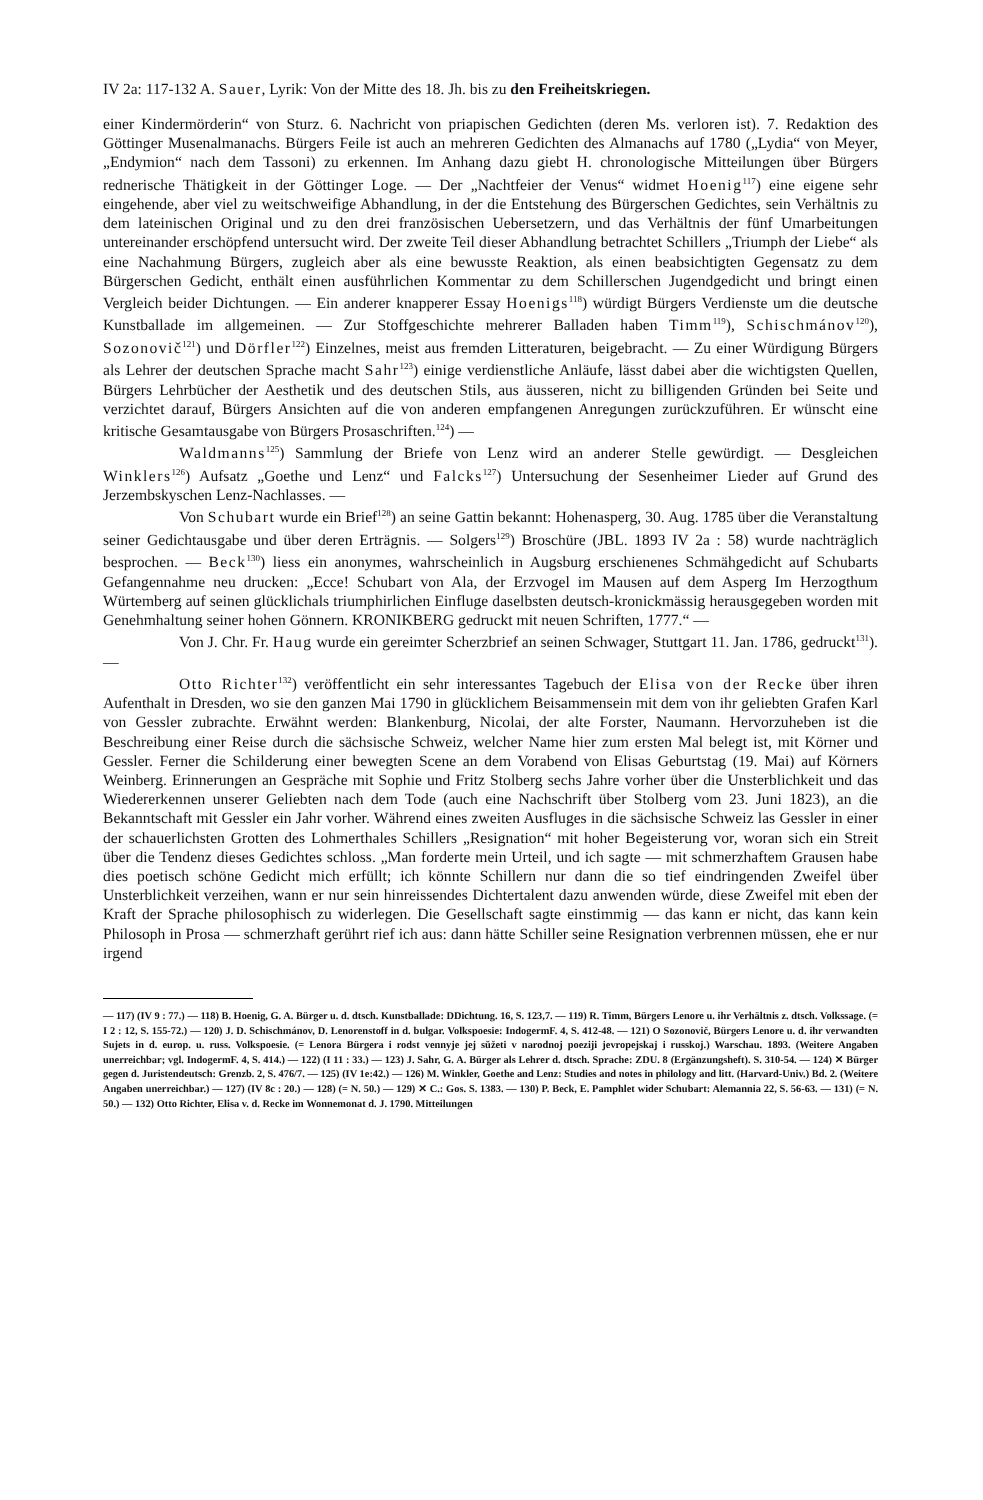IV 2a: 117-132 A. Sauer, Lyrik: Von der Mitte des 18. Jh. bis zu den Freiheitskriegen.
einer Kindermörderin“ von Sturz. 6. Nachricht von priapischen Gedichten (deren Ms. verloren ist). 7. Redaktion des Göttinger Musenalmanachs. Bürgers Feile ist auch an mehreren Gedichten des Almanachs auf 1780 („Lydia“ von Meyer, „Endymion“ nach dem Tassoni) zu erkennen. Im Anhang dazu giebt H. chronologische Mitteilungen über Bürgers rednerische Thätigkeit in der Göttinger Loge. — Der „Nachtfeier der Venus“ widmet Hoenig<sup>117</sup>) eine eigene sehr eingehende, aber viel zu weitschweifige Abhandlung, in der die Entstehung des Bürgerschen Gedichtes, sein Verhältnis zu dem lateinischen Original und zu den drei französischen Uebersetzern, und das Verhältnis der fünf Umarbeitungen untereinander erschöpfend untersucht wird. Der zweite Teil dieser Abhandlung betrachtet Schillers „Triumph der Liebe“ als eine Nachahmung Bürgers, zugleich aber als eine bewusste Reaktion, als einen beabsichtigten Gegensatz zu dem Bürgerschen Gedicht, enthält einen ausführlichen Kommentar zu dem Schillerschen Jugendgedicht und bringt einen Vergleich beider Dichtungen. — Ein anderer knapperer Essay Hoenigs<sup>118</sup>) würdigt Bürgers Verdienste um die deutsche Kunstballade im allgemeinen. — Zur Stoffgeschichte mehrerer Balladen haben Timm<sup>119</sup>), Schischmánov<sup>120</sup>), Sozonovič<sup>121</sup>) und Dörfler<sup>122</sup>) Einzelnes, meist aus fremden Litteraturen, beigebracht. — Zu einer Würdigung Bürgers als Lehrer der deutschen Sprache macht Sahr<sup>123</sup>) einige verdienstliche Anläufe, lässt dabei aber die wichtigsten Quellen, Bürgers Lehrbücher der Aesthetik und des deutschen Stils, aus äusseren, nicht zu billigenden Gründen bei Seite und verzichtet darauf, Bürgers Ansichten auf die von anderen empfangenen Anregungen zurückzuführen. Er wünscht eine kritische Gesamtausgabe von Bürgers Prosaschriften.<sup>124</sup>) —
Waldmanns<sup>125</sup>) Sammlung der Briefe von Lenz wird an anderer Stelle gewürdigt. — Desgleichen Winklers<sup>126</sup>) Aufsatz „Goethe und Lenz“ und Falcks<sup>127</sup>) Untersuchung der Sesenheimer Lieder auf Grund des Jerzembskyschen Lenz-Nachlasses. —
Von Schubart wurde ein Brief<sup>128</sup>) an seine Gattin bekannt: Hohenasperg, 30. Aug. 1785 über die Veranstaltung seiner Gedichtausgabe und über deren Erträgnis. — Solgers<sup>129</sup>) Broschüre (JBL. 1893 IV 2a : 58) wurde nachträglich besprochen. — Beck<sup>130</sup>) liess ein anonymes, wahrscheinlich in Augsburg erschienenes Schmähgedicht auf Schubarts Gefangennahme neu drucken: „Ecce! Schubart von Ala, der Erzvogel im Mausen auf dem Asperg Im Herzogthum Würtemberg auf seinen glücklichals triumphirlichen Einfluge daselbsten deutsch-kronickmässig herausgegeben worden mit Genehmhaltung seiner hohen Gönnern. KRONIKBERG gedruckt mit neuen Schriften, 1777.“ —
Von J. Chr. Fr. Haug wurde ein gereimter Scherzbrief an seinen Schwager, Stuttgart 11. Jan. 1786, gedruckt<sup>131</sup>). —
Otto Richter<sup>132</sup>) veröffentlicht ein sehr interessantes Tagebuch der Elisa von der Recke über ihren Aufenthalt in Dresden, wo sie den ganzen Mai 1790 in glücklichem Beisammensein mit dem von ihr geliebten Grafen Karl von Gessler zubrachte. Erwähnt werden: Blankenburg, Nicolai, der alte Forster, Naumann. Hervorzuheben ist die Beschreibung einer Reise durch die sächsische Schweiz, welcher Name hier zum ersten Mal belegt ist, mit Körner und Gessler. Ferner die Schilderung einer bewegten Scene an dem Vorabend von Elisas Geburtstag (19. Mai) auf Körners Weinberg. Erinnerungen an Gespräche mit Sophie und Fritz Stolberg sechs Jahre vorher über die Unsterblichkeit und das Wiedererkennen unserer Geliebten nach dem Tode (auch eine Nachschrift über Stolberg vom 23. Juni 1823), an die Bekanntschaft mit Gessler ein Jahr vorher. Während eines zweiten Ausfluges in die sächsische Schweiz las Gessler in einer der schauerlichsten Grotten des Lohmerthales Schillers „Resignation“ mit hoher Begeisterung vor, woran sich ein Streit über die Tendenz dieses Gedichtes schloss. „Man forderte mein Urteil, und ich sagte — mit schmerzhaftem Grausen habe dies poetisch schöne Gedicht mich erfüllt; ich könnte Schillern nur dann die so tief eindringenden Zweifel über Unsterblichkeit verzeihen, wann er nur sein hinreissendes Dichtertalent dazu anwenden würde, diese Zweifel mit eben der Kraft der Sprache philosophisch zu widerlegen. Die Gesellschaft sagte einstimmig — das kann er nicht, das kann kein Philosoph in Prosa — schmerzhaft gerührt rief ich aus: dann hätte Schiller seine Resignation verbrennen müssen, ehe er nur irgend
— 117) (IV 9 : 77.) — 118) B. Hoenig, G. A. Bürger u. d. dtsch. Kunstballade: DDichtung. 16, S. 123,7. — 119) R. Timm, Bürgers Lenore u. ihr Verhältnis z. dtsch. Volkssage. (= I 2 : 12, S. 155-72.) — 120) J. D. Schischmánov, D. Lenorenstoff in d. bulgar. Volkspoesie: IndogermF. 4, S. 412-48. — 121) O Sozonovič, Bürgers Lenore u. d. ihr verwandten Sujets in d. europ. u. russ. Volkspoesie. (= Lenora Bürgera i rodst vennyje jej sŭžeti v narodnoj poezijі jevropejskaj i russkoj.) Warschau. 1893. (Weitere Angaben unerreichbar; vgl. IndogermF. 4, S. 414.) — 122) (I 11 : 33.) — 123) J. Sahr, G. A. Bürger als Lehrer d. dtsch. Sprache: ZDU. 8 (Ergänzungsheft). S. 310-54. — 124) ✕ Bürger gegen d. Juristendeutsch: Grenzb. 2, S. 476/7. — 125) (IV 1e:42.) — 126) M. Winkler, Goethe and Lenz: Studies and notes in philology and litt. (Harvard-Univ.) Bd. 2. (Weitere Angaben unerreichbar.) — 127) (IV 8c : 20.) — 128) (= N. 50.) — 129) ✕ C.: Gos. S. 1383. — 130) P. Beck, E. Pamphlet wider Schubart: Alemannia 22, S. 56-63. — 131) (= N. 50.) — 132) Otto Richter, Elisa v. d. Recke im Wonnemonat d. J. 1790. Mitteilungen